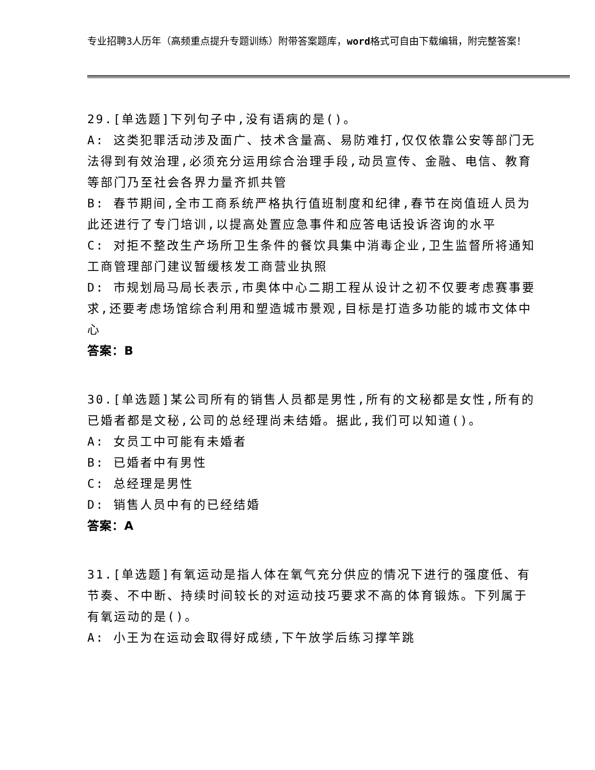专业招聘3人历年（高频重点提升专题训练）附带答案题库，word格式可自由下载编辑，附完整答案！
29.[单选题]下列句子中,没有语病的是()。
A: 这类犯罪活动涉及面广、技术含量高、易防难打,仅仅依靠公安等部门无法得到有效治理,必须充分运用综合治理手段,动员宣传、金融、电信、教育等部门乃至社会各界力量齐抓共管
B: 春节期间,全市工商系统严格执行值班制度和纪律,春节在岗值班人员为此还进行了专门培训,以提高处置应急事件和应答电话投诉咨询的水平
C: 对拒不整改生产场所卫生条件的餐饮具集中消毒企业,卫生监督所将通知工商管理部门建议暂缓核发工商营业执照
D: 市规划局马局长表示,市奥体中心二期工程从设计之初不仅要考虑赛事要求,还要考虑场馆综合利用和塑造城市景观,目标是打造多功能的城市文体中心
答案：B
30.[单选题]某公司所有的销售人员都是男性,所有的文秘都是女性,所有的已婚者都是文秘,公司的总经理尚未结婚。据此,我们可以知道()。
A: 女员工中可能有未婚者
B: 已婚者中有男性
C: 总经理是男性
D: 销售人员中有的已经结婚
答案：A
31.[单选题]有氧运动是指人体在氧气充分供应的情况下进行的强度低、有节奏、不中断、持续时间较长的对运动技巧要求不高的体育锻炼。下列属于有氧运动的是()。
A: 小王为在运动会取得好成绩,下午放学后练习撑竿跳